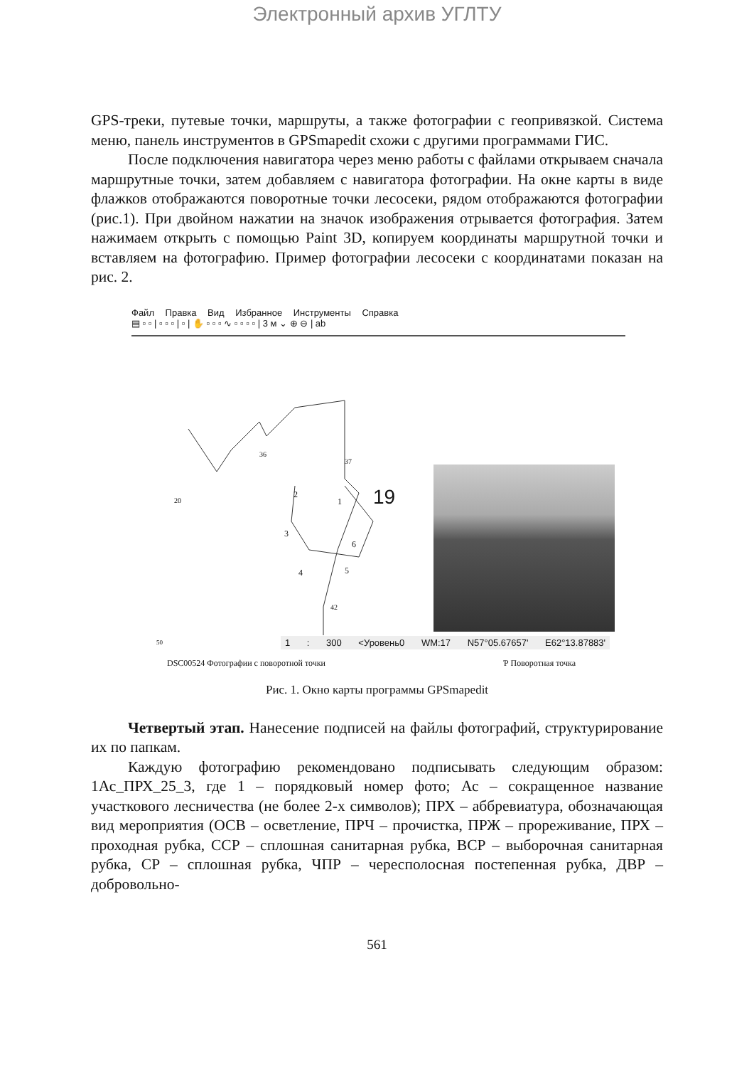Электронный архив УГЛТУ
GPS-треки, путевые точки, маршруты, а также фотографии с геопривязкой. Система меню, панель инструментов в GPSmapedit схожи с другими программами ГИС.
После подключения навигатора через меню работы с файлами открываем сначала маршрутные точки, затем добавляем с навигатора фотографии. На окне карты в виде флажков отображаются поворотные точки лесосеки, рядом отображаются фотографии (рис.1). При двойном нажатии на значок изображения отрывается фотография. Затем нажимаем открыть с помощью Paint 3D, копируем координаты маршрутной точки и вставляем на фотографию. Пример фотографии лесосеки с координатами показан на рис. 2.
Файл Правка Вид Избранное Инструменты Справка
▤ ▫ ▫ | ▫ ▫ ▫ | ▫ | ✋ ▫ ▫ ▫ ∿ ▫ ▫ ▫ ▫ | 3 м ⌄ ⊕ ⊖ | ab
36
20
37
19 2
1
3
6
4 5
42
50
1 : 300 <Уровень0 WM:17 N57°05.67657' E62°13.87883'
DSC00524 Фотографии с поворотной точки Ƥ Поворотная точка
Рис. 1. Окно карты программы GPSmapedit
Четвертый этап. Нанесение подписей на файлы фотографий, структурирование их по папкам.
Каждую фотографию рекомендовано подписывать следующим образом: 1Ас_ПРХ_25_3, где 1 – порядковый номер фото; Ас – сокращенное название участкового лесничества (не более 2-х символов); ПРХ – аббревиатура, обозначающая вид мероприятия (ОСВ – осветление, ПРЧ – прочистка, ПРЖ – прореживание, ПРХ – проходная рубка, ССР – сплошная санитарная рубка, ВСР – выборочная санитарная рубка, СР – сплошная рубка, ЧПР – чересполосная постепенная рубка, ДВР – добровольно-
561